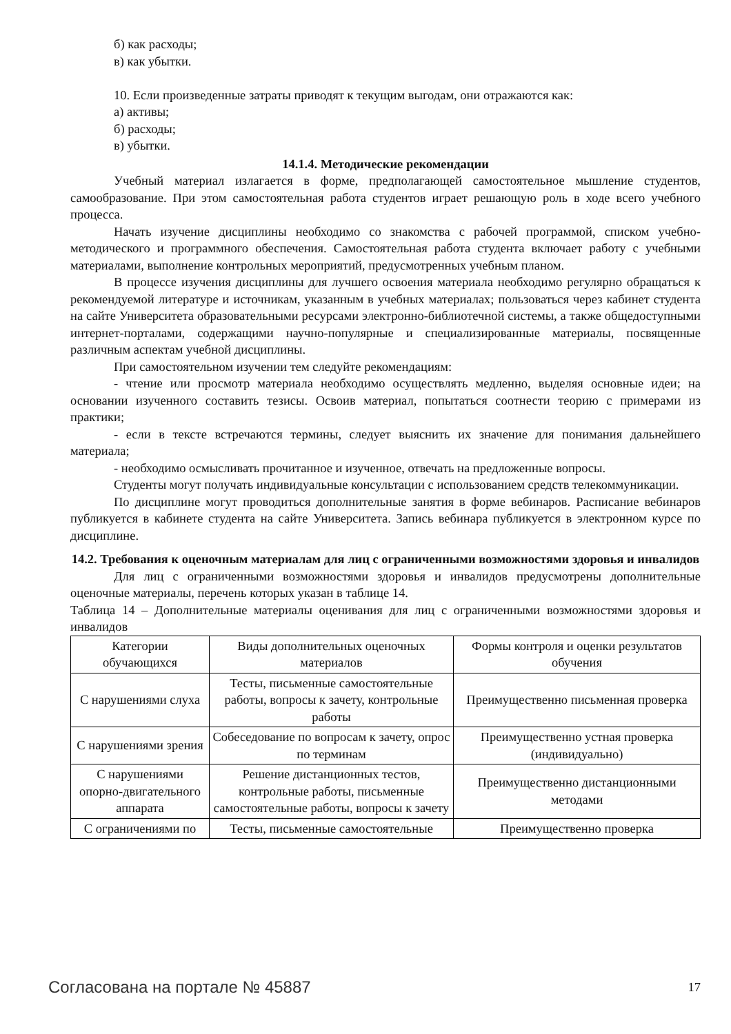б) как расходы;
в) как убытки.
10. Если произведенные затраты приводят к текущим выгодам, они отражаются как:
а) активы;
б) расходы;
в) убытки.
14.1.4. Методические рекомендации
Учебный материал излагается в форме, предполагающей самостоятельное мышление студентов, самообразование. При этом самостоятельная работа студентов играет решающую роль в ходе всего учебного процесса.
Начать изучение дисциплины необходимо со знакомства с рабочей программой, списком учебно-методического и программного обеспечения. Самостоятельная работа студента включает работу с учебными материалами, выполнение контрольных мероприятий, предусмотренных учебным планом.
В процессе изучения дисциплины для лучшего освоения материала необходимо регулярно обращаться к рекомендуемой литературе и источникам, указанным в учебных материалах; пользоваться через кабинет студента на сайте Университета образовательными ресурсами электронно-библиотечной системы, а также общедоступными интернет-порталами, содержащими научно-популярные и специализированные материалы, посвященные различным аспектам учебной дисциплины.
При самостоятельном изучении тем следуйте рекомендациям:
- чтение или просмотр материала необходимо осуществлять медленно, выделяя основные идеи; на основании изученного составить тезисы. Освоив материал, попытаться соотнести теорию с примерами из практики;
- если в тексте встречаются термины, следует выяснить их значение для понимания дальнейшего материала;
- необходимо осмысливать прочитанное и изученное, отвечать на предложенные вопросы.
Студенты могут получать индивидуальные консультации с использованием средств телекоммуникации.
По дисциплине могут проводиться дополнительные занятия в форме вебинаров. Расписание вебинаров публикуется в кабинете студента на сайте Университета. Запись вебинара публикуется в электронном курсе по дисциплине.
14.2. Требования к оценочным материалам для лиц с ограниченными возможностями здоровья и инвалидов
Для лиц с ограниченными возможностями здоровья и инвалидов предусмотрены дополнительные оценочные материалы, перечень которых указан в таблице 14.
Таблица 14 – Дополнительные материалы оценивания для лиц с ограниченными возможностями здоровья и инвалидов
| Категории обучающихся | Виды дополнительных оценочных материалов | Формы контроля и оценки результатов обучения |
| С нарушениями слуха | Тесты, письменные самостоятельные работы, вопросы к зачету, контрольные работы | Преимущественно письменная проверка |
| С нарушениями зрения | Собеседование по вопросам к зачету, опрос по терминам | Преимущественно устная проверка (индивидуально) |
| С нарушениями опорно-двигательного аппарата | Решение дистанционных тестов, контрольные работы, письменные самостоятельные работы, вопросы к зачету | Преимущественно дистанционными методами |
| С ограничениями по | Тесты, письменные самостоятельные | Преимущественно проверка |
Согласована на портале № 45887 17